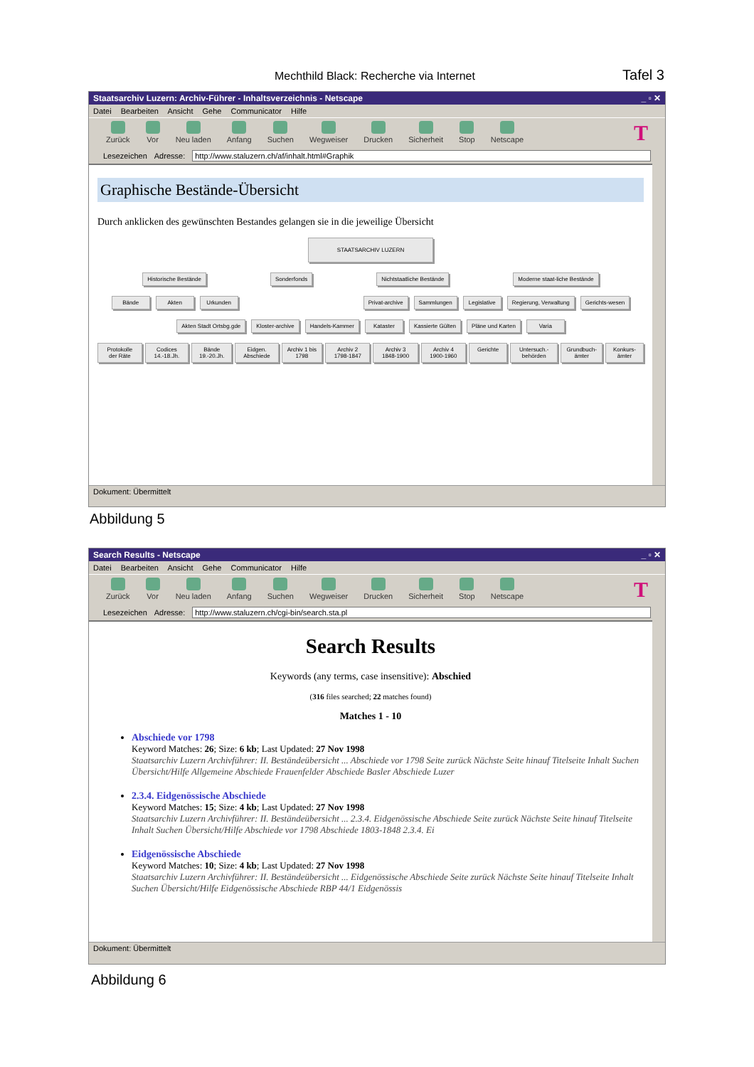Mechthild Black: Recherche via Internet Tafel 3
Staatsarchiv Luzern: Archiv-Führer - Inhaltsverzeichnis - Netscape _ ▫ ✕
Datei Bearbeiten Ansicht Gehe Communicator Hilfe
Zurück Vor Neu laden Anfang Suchen Wegweiser Drucken Sicherheit Stop Netscape T
Lesezeichen Adresse: http://www.staluzern.ch/af/inhalt.html#Graphik
Graphische Bestände-Übersicht
Durch anklicken des gewünschten Bestandes gelangen sie in die jeweilige Übersicht
STAATSARCHIV LUZERN
Historische Bestände Sonderfonds Nichtstaatliche Bestände Moderne staat-liche Bestände
Bände Akten Urkunden Privat-archive Sammlungen Legislative Regierung, Verwaltung Gerichts-wesen
Akten Stadt Ortsbg.gde Kloster-archive Handels-Kammer Kataster Kassierte Gülten Pläne und Karten Varia
Protokolle der Räte Codices 14.-18.Jh. Bände 19.-20.Jh. Eidgen. Abschiede Archiv 1 bis 1798 Archiv 2 1798-1847 Archiv 3 1848-1900 Archiv 4 1900-1960 Gerichte Untersuch.-behörden Grundbuch-ämter Konkurs-ämter
Dokument: Übermittelt
Abbildung 5
Search Results - Netscape _ ▫ ✕
Datei Bearbeiten Ansicht Gehe Communicator Hilfe
Zurück Vor Neu laden Anfang Suchen Wegweiser Drucken Sicherheit Stop Netscape T
Lesezeichen Adresse: http://www.staluzern.ch/cgi-bin/search.sta.pl
Search Results
Keywords (any terms, case insensitive): Abschied
(316 files searched; 22 matches found)
Matches 1 - 10
Abschiede vor 1798
Keyword Matches: 26; Size: 6 kb; Last Updated: 27 Nov 1998
Staatsarchiv Luzern Archivführer: II. Beständeübersicht ... Abschiede vor 1798 Seite zurück Nächste Seite hinauf Titelseite Inhalt Suchen Übersicht/Hilfe Allgemeine Abschiede Frauenfelder Abschiede Basler Abschiede Luzer
2.3.4. Eidgenössische Abschiede
Keyword Matches: 15; Size: 4 kb; Last Updated: 27 Nov 1998
Staatsarchiv Luzern Archivführer: II. Beständeübersicht ... 2.3.4. Eidgenössische Abschiede Seite zurück Nächste Seite hinauf Titelseite Inhalt Suchen Übersicht/Hilfe Abschiede vor 1798 Abschiede 1803-1848 2.3.4. Ei
Eidgenössische Abschiede
Keyword Matches: 10; Size: 4 kb; Last Updated: 27 Nov 1998
Staatsarchiv Luzern Archivführer: II. Beständeübersicht ... Eidgenössische Abschiede Seite zurück Nächste Seite hinauf Titelseite Inhalt Suchen Übersicht/Hilfe Eidgenössische Abschiede RBP 44/1 Eidgenössis
Dokument: Übermittelt
Abbildung 6